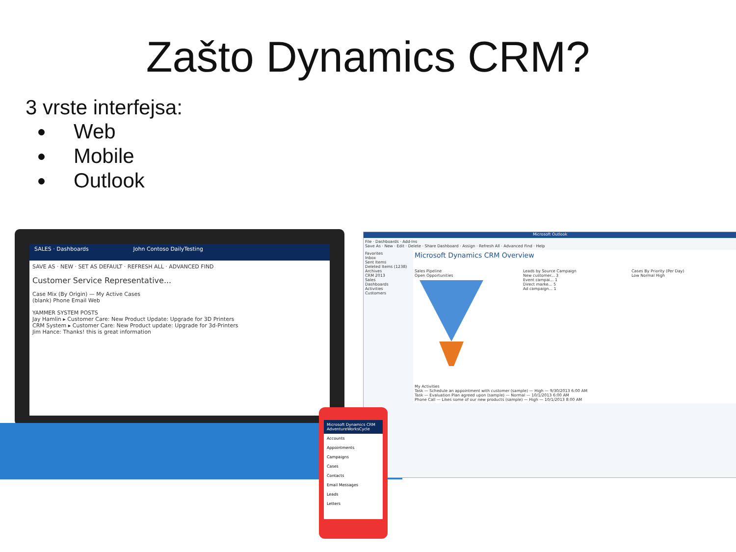Zašto Dynamics CRM?
3 vrste interfejsa:
Web
Mobile
Outlook
SALES · Dashboards John Contoso DailyTesting
SAVE AS · NEW · SET AS DEFAULT · REFRESH ALL · ADVANCED FIND
Customer Service Representative...
Case Mix (By Origin) — My Active Cases
(blank) Phone Email Web
YAMMER SYSTEM POSTS
Jay Hamlin ▸ Customer Care: New Product Update: Upgrade for 3D Printers
CRM System ▸ Customer Care: New Product update: Upgrade for 3d-Printers
Jim Hance: Thanks! this is great information
Microsoft Outlook
File · Dashboards · Add-Ins
Save As · New · Edit · Delete · Share Dashboard · Assign · Refresh All · Advanced Find · Help
Favorites
Inbox
Sent Items
Deleted Items (1238)
Archives
CRM 2013
Sales
Dashboards
Activities
Customers
Microsoft Dynamics CRM Overview
Sales Pipeline
Open Opportunities
Leads by Source Campaign
New customer... 3
Event campai... 1
Direct marke... 5
Ad campaign... 1
Cases By Priority (Per Day)
Low Normal High
My Activities
Task — Schedule an appointment with customer (sample) — High — 9/30/2013 6:00 AM
Task — Evaluation Plan agreed upon (sample) — Normal — 10/1/2013 6:00 AM
Phone Call — Likes some of our new products (sample) — High — 10/1/2013 8:00 AM
Microsoft Dynamics CRM
AdventureWorksCycle
Accounts
Appointments
Campaigns
Cases
Contacts
Email Messages
Leads
Letters